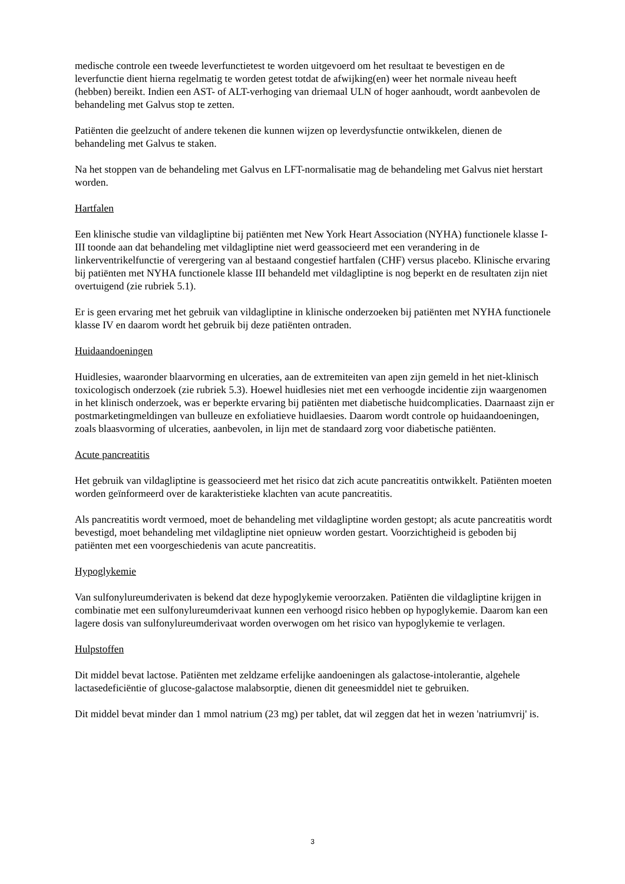medische controle een tweede leverfunctietest te worden uitgevoerd om het resultaat te bevestigen en de leverfunctie dient hierna regelmatig te worden getest totdat de afwijking(en) weer het normale niveau heeft (hebben) bereikt. Indien een AST- of ALT-verhoging van driemaal ULN of hoger aanhoudt, wordt aanbevolen de behandeling met Galvus stop te zetten.
Patiënten die geelzucht of andere tekenen die kunnen wijzen op leverdysfunctie ontwikkelen, dienen de behandeling met Galvus te staken.
Na het stoppen van de behandeling met Galvus en LFT-normalisatie mag de behandeling met Galvus niet herstart worden.
Hartfalen
Een klinische studie van vildagliptine bij patiënten met New York Heart Association (NYHA) functionele klasse I-III toonde aan dat behandeling met vildagliptine niet werd geassocieerd met een verandering in de linkerventrikelfunctie of verergering van al bestaand congestief hartfalen (CHF) versus placebo. Klinische ervaring bij patiënten met NYHA functionele klasse III behandeld met vildagliptine is nog beperkt en de resultaten zijn niet overtuigend (zie rubriek 5.1).
Er is geen ervaring met het gebruik van vildagliptine in klinische onderzoeken bij patiënten met NYHA functionele klasse IV en daarom wordt het gebruik bij deze patiënten ontraden.
Huidaandoeningen
Huidlesies, waaronder blaarvorming en ulceraties, aan de extremiteiten van apen zijn gemeld in het niet-klinisch toxicologisch onderzoek (zie rubriek 5.3). Hoewel huidlesies niet met een verhoogde incidentie zijn waargenomen in het klinisch onderzoek, was er beperkte ervaring bij patiënten met diabetische huidcomplicaties. Daarnaast zijn er postmarketingmeldingen van bulleuze en exfoliatieve huidlaesies. Daarom wordt controle op huidaandoeningen, zoals blaasvorming of ulceraties, aanbevolen, in lijn met de standaard zorg voor diabetische patiënten.
Acute pancreatitis
Het gebruik van vildagliptine is geassocieerd met het risico dat zich acute pancreatitis ontwikkelt. Patiënten moeten worden geïnformeerd over de karakteristieke klachten van acute pancreatitis.
Als pancreatitis wordt vermoed, moet de behandeling met vildagliptine worden gestopt; als acute pancreatitis wordt bevestigd, moet behandeling met vildagliptine niet opnieuw worden gestart. Voorzichtigheid is geboden bij patiënten met een voorgeschiedenis van acute pancreatitis.
Hypoglykemie
Van sulfonylureumderivaten is bekend dat deze hypoglykemie veroorzaken. Patiënten die vildagliptine krijgen in combinatie met een sulfonylureumderivaat kunnen een verhoogd risico hebben op hypoglykemie. Daarom kan een lagere dosis van sulfonylureumderivaat worden overwogen om het risico van hypoglykemie te verlagen.
Hulpstoffen
Dit middel bevat lactose. Patiënten met zeldzame erfelijke aandoeningen als galactose-intolerantie, algehele lactasedeficiëntie of glucose-galactose malabsorptie, dienen dit geneesmiddel niet te gebruiken.
Dit middel bevat minder dan 1 mmol natrium (23 mg) per tablet, dat wil zeggen dat het in wezen 'natriumvrij' is.
3